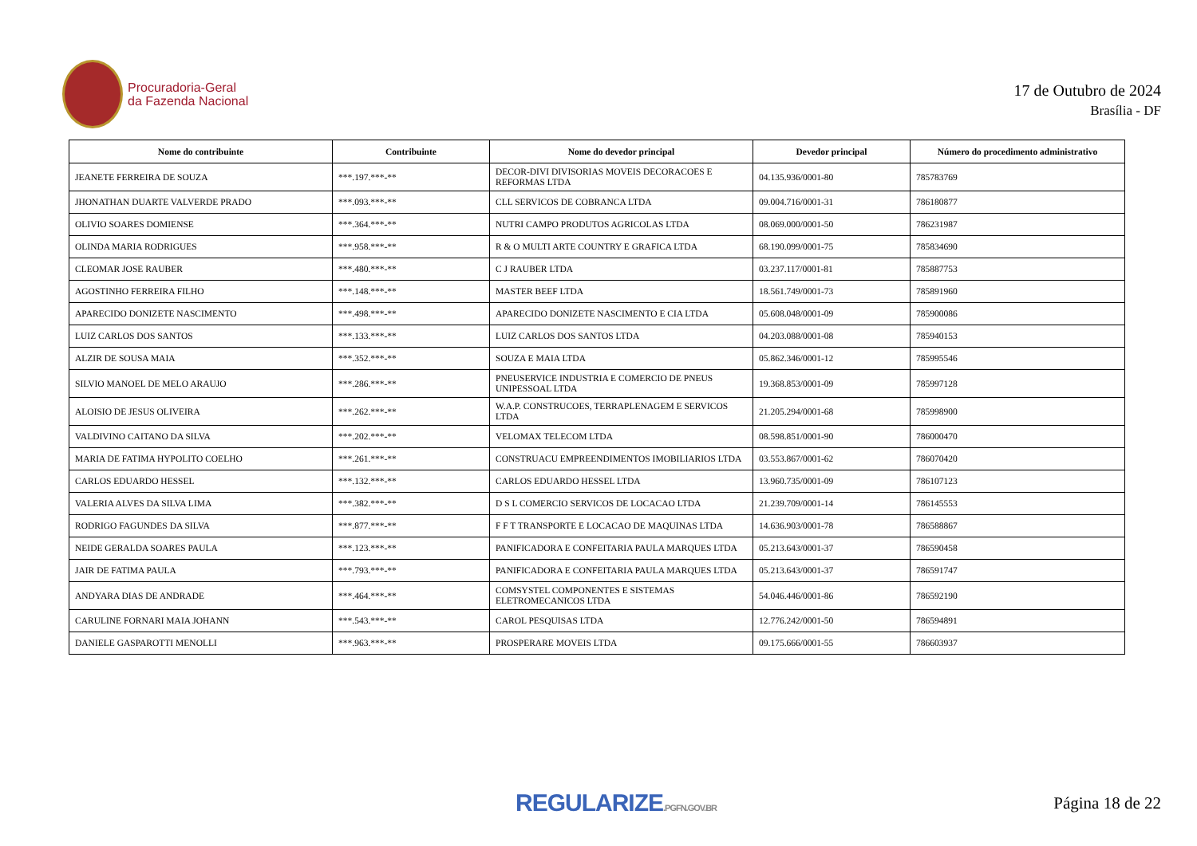Procuradoria-Geral
da Fazenda Nacional
17 de Outubro de 2024
Brasília - DF
| Nome do contribuinte | Contribuinte | Nome do devedor principal | Devedor principal | Número do procedimento administrativo |
| --- | --- | --- | --- | --- |
| JEANETE FERREIRA DE SOUZA | ***.197.***-** | DECOR-DIVI DIVISORIAS MOVEIS DECORACOES E REFORMAS LTDA | 04.135.936/0001-80 | 785783769 |
| JHONATHAN DUARTE VALVERDE PRADO | ***.093.***-** | CLL SERVICOS DE COBRANCA LTDA | 09.004.716/0001-31 | 786180877 |
| OLIVIO SOARES DOMIENSE | ***.364.***-** | NUTRI CAMPO PRODUTOS AGRICOLAS LTDA | 08.069.000/0001-50 | 786231987 |
| OLINDA MARIA RODRIGUES | ***.958.***-** | R & O MULTI ARTE COUNTRY E GRAFICA LTDA | 68.190.099/0001-75 | 785834690 |
| CLEOMAR JOSE RAUBER | ***.480.***-** | C J RAUBER LTDA | 03.237.117/0001-81 | 785887753 |
| AGOSTINHO FERREIRA FILHO | ***.148.***-** | MASTER BEEF LTDA | 18.561.749/0001-73 | 785891960 |
| APARECIDO DONIZETE NASCIMENTO | ***.498.***-** | APARECIDO DONIZETE NASCIMENTO E CIA LTDA | 05.608.048/0001-09 | 785900086 |
| LUIZ CARLOS DOS SANTOS | ***.133.***-** | LUIZ CARLOS DOS SANTOS LTDA | 04.203.088/0001-08 | 785940153 |
| ALZIR DE SOUSA MAIA | ***.352.***-** | SOUZA E MAIA LTDA | 05.862.346/0001-12 | 785995546 |
| SILVIO MANOEL DE MELO ARAUJO | ***.286.***-** | PNEUSERVICE INDUSTRIA E COMERCIO DE PNEUS UNIPESSOAL LTDA | 19.368.853/0001-09 | 785997128 |
| ALOISIO DE JESUS OLIVEIRA | ***.262.***-** | W.A.P. CONSTRUCOES, TERRAPLENAGEM E SERVICOS LTDA | 21.205.294/0001-68 | 785998900 |
| VALDIVINO CAITANO DA SILVA | ***.202.***-** | VELOMAX TELECOM LTDA | 08.598.851/0001-90 | 786000470 |
| MARIA DE FATIMA HYPOLITO COELHO | ***.261.***-** | CONSTRUACU EMPREENDIMENTOS IMOBILIARIOS LTDA | 03.553.867/0001-62 | 786070420 |
| CARLOS EDUARDO HESSEL | ***.132.***-** | CARLOS EDUARDO HESSEL LTDA | 13.960.735/0001-09 | 786107123 |
| VALERIA ALVES DA SILVA LIMA | ***.382.***-** | D S L COMERCIO SERVICOS DE LOCACAO LTDA | 21.239.709/0001-14 | 786145553 |
| RODRIGO FAGUNDES DA SILVA | ***.877.***-** | F F T TRANSPORTE E LOCACAO DE MAQUINAS LTDA | 14.636.903/0001-78 | 786588867 |
| NEIDE GERALDA SOARES PAULA | ***.123.***-** | PANIFICADORA E CONFEITARIA PAULA MARQUES LTDA | 05.213.643/0001-37 | 786590458 |
| JAIR DE FATIMA PAULA | ***.793.***-** | PANIFICADORA E CONFEITARIA PAULA MARQUES LTDA | 05.213.643/0001-37 | 786591747 |
| ANDYARA DIAS DE ANDRADE | ***.464.***-** | COMSYSTEL COMPONENTES E SISTEMAS ELETROMECANICOS LTDA | 54.046.446/0001-86 | 786592190 |
| CARULINE FORNARI MAIA JOHANN | ***.543.***-** | CAROL PESQUISAS LTDA | 12.776.242/0001-50 | 786594891 |
| DANIELE GASPAROTTI MENOLLI | ***.963.***-** | PROSPERARE MOVEIS LTDA | 09.175.666/0001-55 | 786603937 |
REGULARIZE.PGFN.GOV.BR Página 18 de 22